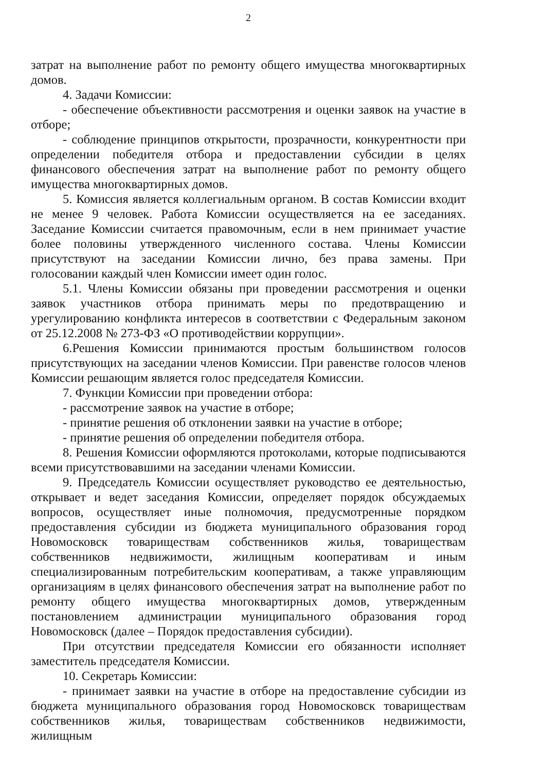2
затрат на выполнение работ по ремонту общего имущества многоквартирных домов.
4. Задачи Комиссии:
- обеспечение объективности рассмотрения и оценки заявок на участие в отборе;
- соблюдение принципов открытости, прозрачности, конкурентности при определении победителя отбора и предоставлении субсидии в целях финансового обеспечения затрат на выполнение работ по ремонту общего имущества многоквартирных домов.
5. Комиссия является коллегиальным органом. В состав Комиссии входит не менее 9 человек. Работа Комиссии осуществляется на ее заседаниях. Заседание Комиссии считается правомочным, если в нем принимает участие более половины утвержденного численного состава. Члены Комиссии присутствуют на заседании Комиссии лично, без права замены. При голосовании каждый член Комиссии имеет один голос.
5.1. Члены Комиссии обязаны при проведении рассмотрения и оценки заявок участников отбора принимать меры по предотвращению и урегулированию конфликта интересов в соответствии с Федеральным законом от 25.12.2008 № 273-ФЗ «О противодействии коррупции».
6.Решения Комиссии принимаются простым большинством голосов присутствующих на заседании членов Комиссии. При равенстве голосов членов Комиссии решающим является голос председателя Комиссии.
7. Функции Комиссии при проведении отбора:
- рассмотрение заявок на участие в отборе;
- принятие решения об отклонении заявки на участие в отборе;
- принятие решения об определении победителя отбора.
8. Решения Комиссии оформляются протоколами, которые подписываются всеми присутствовавшими на заседании членами Комиссии.
9. Председатель Комиссии осуществляет руководство ее деятельностью, открывает и ведет заседания Комиссии, определяет порядок обсуждаемых вопросов, осуществляет иные полномочия, предусмотренные порядком предоставления субсидии из бюджета муниципального образования город Новомосковск товариществам собственников жилья, товариществам собственников недвижимости, жилищным кооперативам и иным специализированным потребительским кооперативам, а также управляющим организациям в целях финансового обеспечения затрат на выполнение работ по ремонту общего имущества многоквартирных домов, утвержденным постановлением администрации муниципального образования город Новомосковск (далее – Порядок предоставления субсидии).
При отсутствии председателя Комиссии его обязанности исполняет заместитель председателя Комиссии.
10. Секретарь Комиссии:
- принимает заявки на участие в отборе на предоставление субсидии из бюджета муниципального образования город Новомосковск товариществам собственников жилья, товариществам собственников недвижимости, жилищным